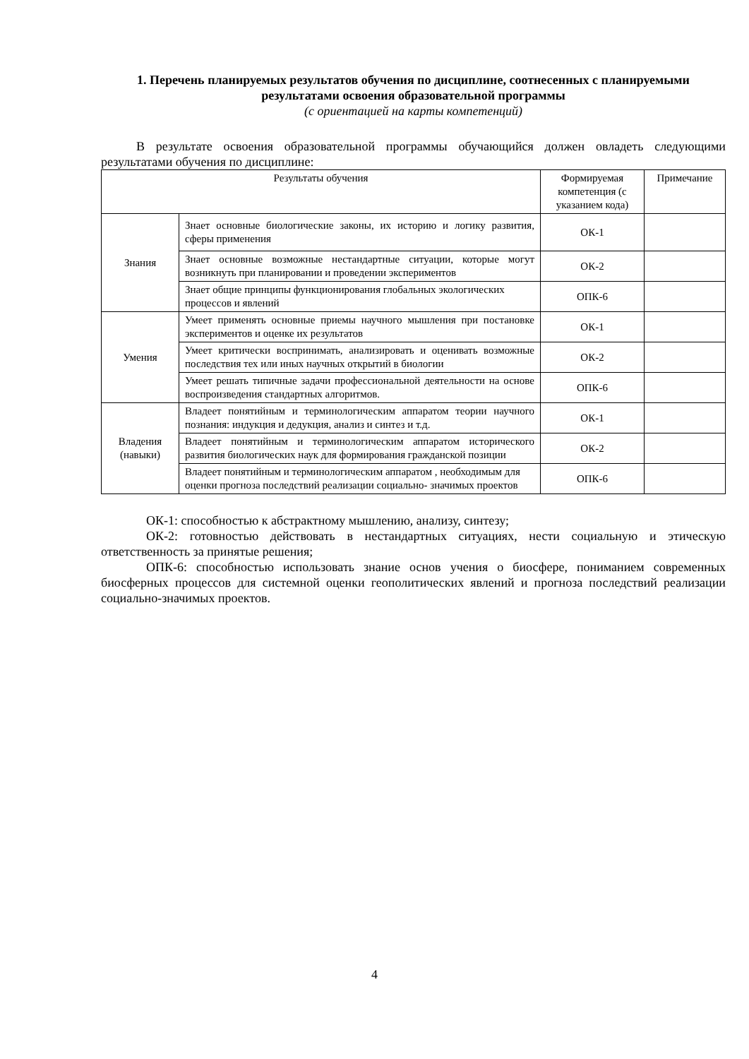1. Перечень планируемых результатов обучения по дисциплине, соотнесенных с планируемыми результатами освоения образовательной программы
(с ориентацией на карты компетенций)
В результате освоения образовательной программы обучающийся должен овладеть следующими результатами обучения по дисциплине:
| Результаты обучения | | Формируемая компетенция (с указанием кода) | Примечание |
| --- | --- | --- | --- |
| Знания | Знает основные биологические законы, их историю и логику развития, сферы применения | ОК-1 | |
| | Знает основные возможные нестандартные ситуации, которые могут возникнуть при планировании и проведении экспериментов | ОК-2 | |
| | Знает общие принципы функционирования глобальных экологических процессов и явлений | ОПК-6 | |
| Умения | Умеет применять основные приемы научного мышления при постановке экспериментов и оценке их результатов | ОК-1 | |
| | Умеет критически воспринимать, анализировать и оценивать возможные последствия тех или иных научных открытий в биологии | ОК-2 | |
| | Умеет решать типичные задачи профессиональной деятельности на основе воспроизведения стандартных алгоритмов. | ОПК-6 | |
| Владения (навыки) | Владеет понятийным и терминологическим аппаратом теории научного познания: индукция и дедукция, анализ и синтез и т.д. | ОК-1 | |
| | Владеет понятийным и терминологическим аппаратом исторического развития биологических наук для формирования гражданской позиции | ОК-2 | |
| | Владеет понятийным и терминологическим аппаратом , необходимым для оценки прогноза последствий реализации социально- значимых проектов | ОПК-6 | |
ОК-1: способностью к абстрактному мышлению, анализу, синтезу;
ОК-2: готовностью действовать в нестандартных ситуациях, нести социальную и этическую ответственность за принятые решения;
ОПК-6: способностью использовать знание основ учения о биосфере, пониманием современных биосферных процессов для системной оценки геополитических явлений и прогноза последствий реализации социально-значимых проектов.
4